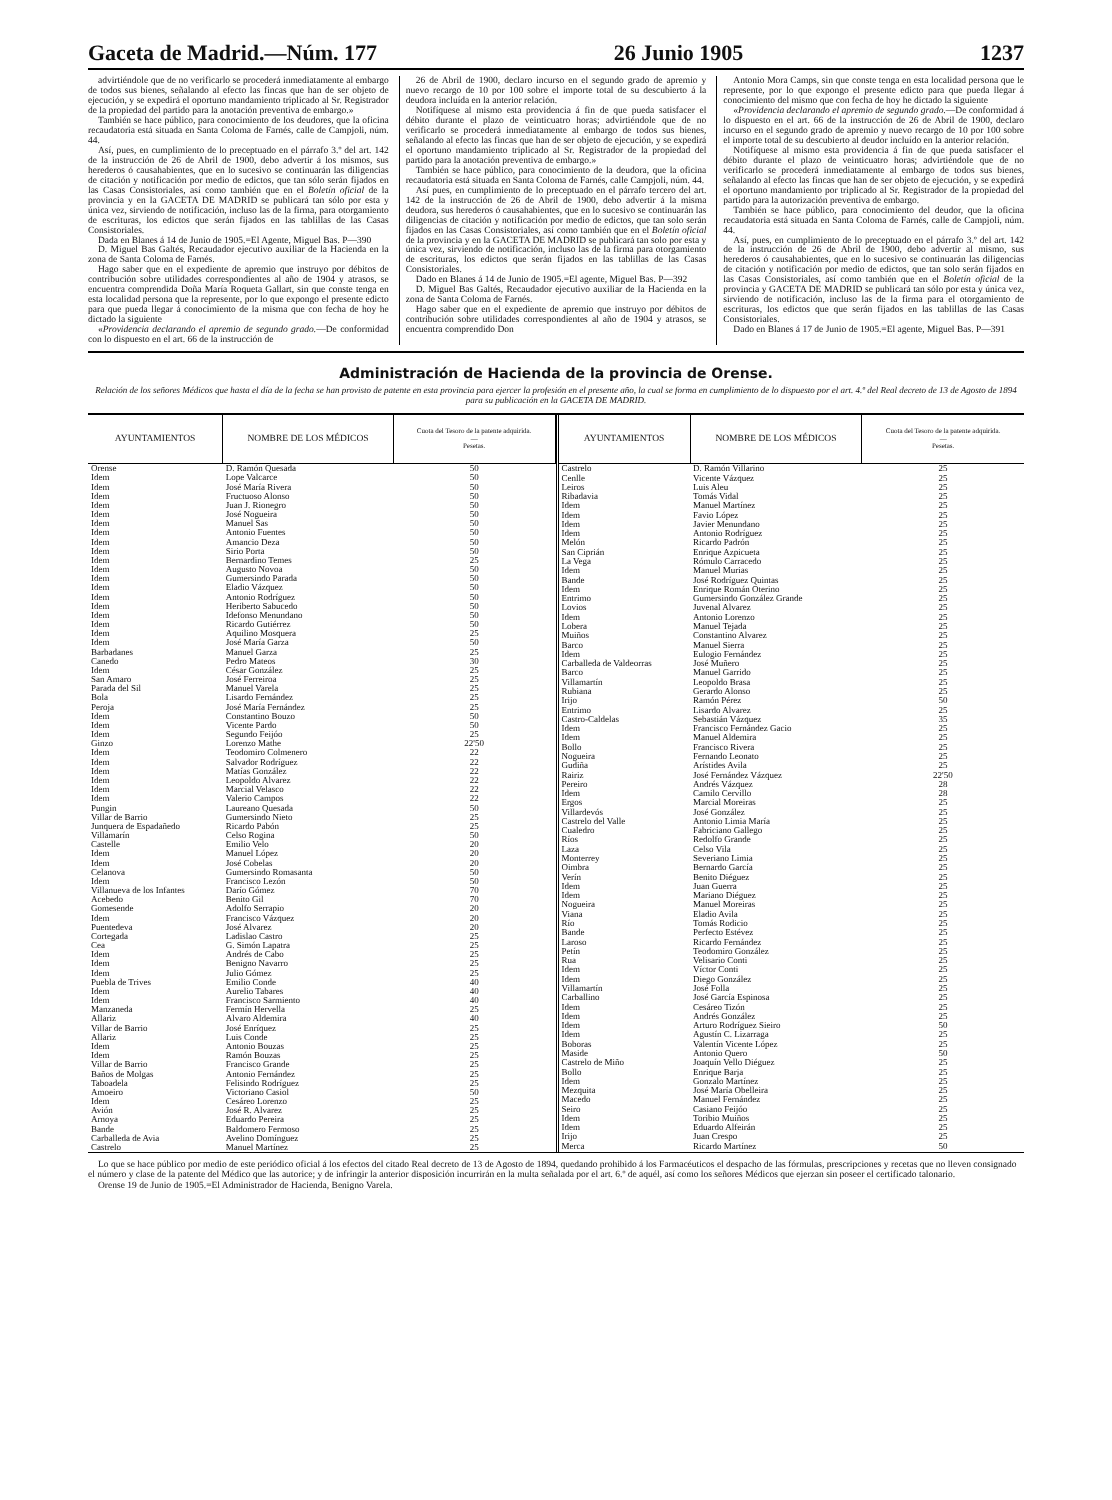Gaceta de Madrid.—Núm. 177 26 Junio 1905 1237
advirtiéndole que de no verificarlo se procederá inmediatamente al embargo de todos sus bienes, señalando al efecto las fincas que han de ser objeto de ejecución, y se expedirá el oportuno mandamiento triplicado al Sr. Registrador de la propiedad del partido para la anotación preventiva de embargo.»
También se hace público, para conocimiento de los deudores, que la oficina recaudatoria está situada en Santa Coloma de Farnés, calle de Campjoli, núm. 44.
Así, pues, en cumplimiento de lo preceptuado en el párrafo 3.º del art. 142 de la instrucción de 26 de Abril de 1900, debo advertir á los mismos, sus herederos ó causahabientes, que en lo sucesivo se continuarán las diligencias de citación y notificación por medio de edictos, que tan sólo serán fijados en las Casas Consistoriales, así como también que en el Boletín oficial de la provincia y en la GACETA DE MADRID se publicará tan sólo por esta y única vez, sirviendo de notificación, incluso las de la firma, para otorgamiento de escrituras, los edictos que serán fijados en las tablillas de las Casas Consistoriales.
Dada en Blanes á 14 de Junio de 1905.=El Agente, Miguel Bas. P—390
D. Miguel Bas Galtés, Recaudador ejecutivo auxiliar de la Hacienda en la zona de Santa Coloma de Farnés.
Hago saber que en el expediente de apremio que instruyo por débitos de contribución sobre utilidades correspondientes al año de 1904 y atrasos, se encuentra comprendida Doña María Roqueta Gallart, sin que conste tenga en esta localidad persona que la represente, por lo que expongo el presente edicto para que pueda llegar á conocimiento de la misma que con fecha de hoy he dictado la siguiente
«Providencia declarando el apremio de segundo grado.—De conformidad con lo dispuesto en el art. 66 de la instrucción de
26 de Abril de 1900, declaro incurso en el segundo grado de apremio y nuevo recargo de 10 por 100 sobre el importe total de su descubierto á la deudora incluída en la anterior relación.
Notifíquese al mismo esta providencia á fin de que pueda satisfacer el débito durante el plazo de veinticuatro horas; advirtiéndole que de no verificarlo se procederá inmediatamente al embargo de todos sus bienes, señalando al efecto las fincas que han de ser objeto de ejecución, y se expedirá el oportuno mandamiento triplicado al Sr. Registrador de la propiedad del partido para la anotación preventiva de embargo.»
También se hace público, para conocimiento de la deudora, que la oficina recaudatoria está situada en Santa Coloma de Farnés, calle Campjoli, núm. 44.
Así pues, en cumplimiento de lo preceptuado en el párrafo tercero del art. 142 de la instrucción de 26 de Abril de 1900, debo advertir á la misma deudora, sus herederos ó causahabientes, que en lo sucesivo se continuarán las diligencias de citación y notificación por medio de edictos, que tan solo serán fijados en las Casas Consistoriales, así como también que en el Boletín oficial de la provincia y en la GACETA DE MADRID se publicará tan solo por esta y única vez, sirviendo de notificación, incluso las de la firma para otorgamiento de escrituras, los edictos que serán fijados en las tablillas de las Casas Consistoriales.
Dado en Blanes á 14 de Junio de 1905.=El agente, Miguel Bas. P—392
D. Miguel Bas Galtés, Recaudador ejecutivo auxiliar de la Hacienda en la zona de Santa Coloma de Farnés.
Hago saber que en el expediente de apremio que instruyo por débitos de contribución sobre utilidades correspondientes al año de 1904 y atrasos, se encuentra comprendido Don
Antonio Mora Camps, sin que conste tenga en esta localidad persona que le represente, por lo que expongo el presente edicto para que pueda llegar á conocimiento del mismo que con fecha de hoy he dictado la siguiente
«Providencia declarando el apremio de segundo grado.—De conformidad á lo dispuesto en el art. 66 de la instrucción de 26 de Abril de 1900, declaro incurso en el segundo grado de apremio y nuevo recargo de 10 por 100 sobre el importe total de su descubierto al deudor incluído en la anterior relación.
Notifíquese al mismo esta providencia á fin de que pueda satisfacer el débito durante el plazo de veinticuatro horas; advirtiéndole que de no verificarlo se procederá inmediatamente al embargo de todos sus bienes, señalando al efecto las fincas que han de ser objeto de ejecución, y se expedirá el oportuno mandamiento por triplicado al Sr. Registrador de la propiedad del partido para la autorización preventiva de embargo.
También se hace público, para conocimiento del deudor, que la oficina recaudatoria está situada en Santa Coloma de Farnés, calle de Campjoli, núm. 44.
Así, pues, en cumplimiento de lo preceptuado en el párrafo 3.º del art. 142 de la instrucción de 26 de Abril de 1900, debo advertir al mismo, sus herederos ó causahabientes, que en lo sucesivo se continuarán las diligencias de citación y notificación por medio de edictos, que tan solo serán fijados en las Casas Consistoriales, así como también que en el Boletín oficial de la provincia y GACETA DE MADRID se publicará tan sólo por esta y única vez, sirviendo de notificación, incluso las de la firma para el otorgamiento de escrituras, los edictos que que serán fijados en las tablillas de las Casas Consistoriales.
Dado en Blanes á 17 de Junio de 1905.=El agente, Miguel Bas. P—391
Administración de Hacienda de la provincia de Orense.
Relación de los señores Médicos que hasta el día de la fecha se han provisto de patente en esta provincia para ejercer la profesión en el presente año, la cual se forma en cumplimiento de lo dispuesto por el art. 4.º del Real decreto de 13 de Agosto de 1894 para su publicación en la GACETA DE MADRID.
| AYUNTAMIENTOS | NOMBRE DE LOS MÉDICOS | Cuota del Tesoro de la patente adquirida. — Pesetas. |
| --- | --- | --- |
| Orense | D. Ramón Quesada | 50 |
| Idem | Lope Valcarce | 50 |
| Idem | José María Rivera | 50 |
| Idem | Fructuoso Alonso | 50 |
| Idem | Juan J. Rionegro | 50 |
| Idem | José Nogueira | 50 |
| Idem | Manuel Sas | 50 |
| Idem | Antonio Fuentes | 50 |
| Idem | Amancio Deza | 50 |
| Idem | Sirio Porta | 50 |
| Idem | Bernardino Temes | 25 |
| Idem | Augusto Novoa | 50 |
| Idem | Gumersindo Parada | 50 |
| Idem | Eladio Vázquez | 50 |
| Idem | Antonio Rodríguez | 50 |
| Idem | Heriberto Sabucedo | 50 |
| Idem | Idefonso Menundano | 50 |
| Idem | Ricardo Gutiérrez | 50 |
| Idem | Aquilino Mosquera | 25 |
| Idem | José María Garza | 50 |
| Barbadanes | Manuel Garza | 25 |
| Canedo | Pedro Mateos | 30 |
| Idem | César González | 25 |
| San Amaro | José Ferreiroa | 25 |
| Parada del Sil | Manuel Varela | 25 |
| Bola | Lisardo Fernández | 25 |
| Peroja | José María Fernández | 25 |
| Idem | Constantino Bouzo | 50 |
| Idem | Vicente Pardo | 50 |
| Idem | Segundo Feijóo | 25 |
| Ginzo | Lorenzo Mathe | 22'50 |
| Idem | Teodomiro Colmenero | 22 |
| Idem | Salvador Rodríguez | 22 |
| Idem | Matías González | 22 |
| Idem | Leopoldo Alvarez | 22 |
| Idem | Marcial Velasco | 22 |
| Idem | Valerio Campos | 22 |
| Pungin | Laureano Quesada | 50 |
| Villar de Barrio | Gumersindo Nieto | 25 |
| Junquera de Espadañedo | Ricardo Pabón | 25 |
| Villamarín | Celso Rogina | 50 |
| Castelle | Emilio Velo | 20 |
| Idem | Manuel López | 20 |
| Idem | José Cobelas | 20 |
| Celanova | Gumersindo Romasanta | 50 |
| Idem | Francisco Lezón | 50 |
| Villanueva de los Infantes | Darío Gómez | 70 |
| Acebedo | Benito Gil | 70 |
| Gomesende | Adolfo Serrapio | 20 |
| Idem | Francisco Vázquez | 20 |
| Puentedeva | José Alvarez | 20 |
| Cortegada | Ladislao Castro | 25 |
| Cea | G. Simón Lapatra | 25 |
| Idem | Andrés de Cabo | 25 |
| Idem | Benigno Navarro | 25 |
| Idem | Julio Gómez | 25 |
| Puebla de Trives | Emilio Conde | 40 |
| Idem | Aurelio Tabares | 40 |
| Idem | Francisco Sarmiento | 40 |
| Manzaneda | Fermín Hervella | 25 |
| Allariz | Alvaro Aldemira | 40 |
| Villar de Barrio | José Enríquez | 25 |
| Allariz | Luis Conde | 25 |
| Idem | Antonio Bouzas | 25 |
| Idem | Ramón Bouzas | 25 |
| Villar de Barrio | Francisco Grande | 25 |
| Baños de Molgas | Antonio Fernández | 25 |
| Taboadela | Felisindo Rodríguez | 25 |
| Amoeiro | Victoriano Casiol | 50 |
| Idem | Cesáreo Lorenzo | 25 |
| Avión | José R. Alvarez | 25 |
| Arnoya | Eduardo Pereira | 25 |
| Bande | Baldomero Fermoso | 25 |
| Carballeda de Avia | Avelino Domínguez | 25 |
| Castrelo | Manuel Martínez | 25 |
| AYUNTAMIENTOS | NOMBRE DE LOS MÉDICOS | Cuota del Tesoro de la patente adquirida. — Pesetas. |
| --- | --- | --- |
| Castrelo | D. Ramón Villarino | 25 |
| Cenlle | Vicente Vázquez | 25 |
| Leiros | Luis Aleu | 25 |
| Ribadavia | Tomás Vidal | 25 |
| Idem | Manuel Martínez | 25 |
| Idem | Favio López | 25 |
| Idem | Javier Menundano | 25 |
| Idem | Antonio Rodríguez | 25 |
| Melón | Ricardo Padrón | 25 |
| San Ciprián | Enrique Azpicueta | 25 |
| La Vega | Rómulo Carracedo | 25 |
| Idem | Manuel Murias | 25 |
| Bande | José Rodríguez Quintas | 25 |
| Idem | Enrique Román Oterino | 25 |
| Entrimo | Gumersindo González Grande | 25 |
| Lovios | Juvenal Alvarez | 25 |
| Idem | Antonio Lorenzo | 25 |
| Lobera | Manuel Tejada | 25 |
| Muiños | Constantino Alvarez | 25 |
| Barco | Manuel Sierra | 25 |
| Idem | Eulogio Fernández | 25 |
| Carballeda de Valdeorras | José Muñero | 25 |
| Barco | Manuel Garrido | 25 |
| Villamartín | Leopoldo Brasa | 25 |
| Rubiana | Gerardo Alonso | 25 |
| Irijo | Ramón Pérez | 50 |
| Entrimo | Lisardo Alvarez | 25 |
| Castro-Caldelas | Sebastián Vázquez | 35 |
| Idem | Francisco Fernández Gacio | 25 |
| Idem | Manuel Aldemira | 25 |
| Bollo | Francisco Rivera | 25 |
| Nogueira | Fernando Leonato | 25 |
| Gudiña | Arístides Avila | 25 |
| Rairiz | José Fernández Vázquez | 22'50 |
| Pereiro | Andrés Vázquez | 28 |
| Idem | Camilo Cervillo | 28 |
| Ergos | Marcial Moreiras | 25 |
| Villardevós | José González | 25 |
| Castrelo del Valle | Antonio Limia María | 25 |
| Cualedro | Fabriciano Gallego | 25 |
| Ríos | Redolfo Grande | 25 |
| Laza | Celso Vila | 25 |
| Monterrey | Severiano Limia | 25 |
| Oimbra | Bernardo García | 25 |
| Verín | Benito Diéguez | 25 |
| Idem | Juan Guerra | 25 |
| Idem | Mariano Diéguez | 25 |
| Nogueira | Manuel Moreiras | 25 |
| Viana | Eladio Avila | 25 |
| Río | Tomás Rodicio | 25 |
| Bande | Perfecto Estévez | 25 |
| Laroso | Ricardo Fernández | 25 |
| Petín | Teodomiro González | 25 |
| Rua | Velisario Conti | 25 |
| Idem | Víctor Conti | 25 |
| Idem | Diego González | 25 |
| Villamartín | José Folla | 25 |
| Carballino | José García Espinosa | 25 |
| Idem | Cesáreo Tizón | 25 |
| Idem | Andrés González | 25 |
| Idem | Arturo Rodríguez Sieiro | 50 |
| Idem | Agustín C. Lizarraga | 25 |
| Boboras | Valentín Vicente López | 25 |
| Maside | Antonio Quero | 50 |
| Castrelo de Miño | Joaquín Vello Diéguez | 25 |
| Bollo | Enrique Barja | 25 |
| Idem | Gonzalo Martínez | 25 |
| Mezquita | José María Obelleira | 25 |
| Macedo | Manuel Fernández | 25 |
| Seiro | Casiano Feijóo | 25 |
| Idem | Toribio Muiños | 25 |
| Idem | Eduardo Alfeirán | 25 |
| Irijo | Juan Crespo | 25 |
| Merca | Ricardo Martínez | 50 |
Lo que se hace público por medio de este periódico oficial á los efectos del citado Real decreto de 13 de Agosto de 1894, quedando prohibido á los Farmacéuticos el despacho de las fórmulas, prescripciones y recetas que no lleven consignado el número y clase de la patente del Médico que las autorice; y de infringir la anterior disposición incurrirán en la multa señalada por el art. 6.º de aquél, así como los señores Médicos que ejerzan sin poseer el certificado talonario.
Orense 19 de Junio de 1905.=El Administrador de Hacienda, Benigno Varela.